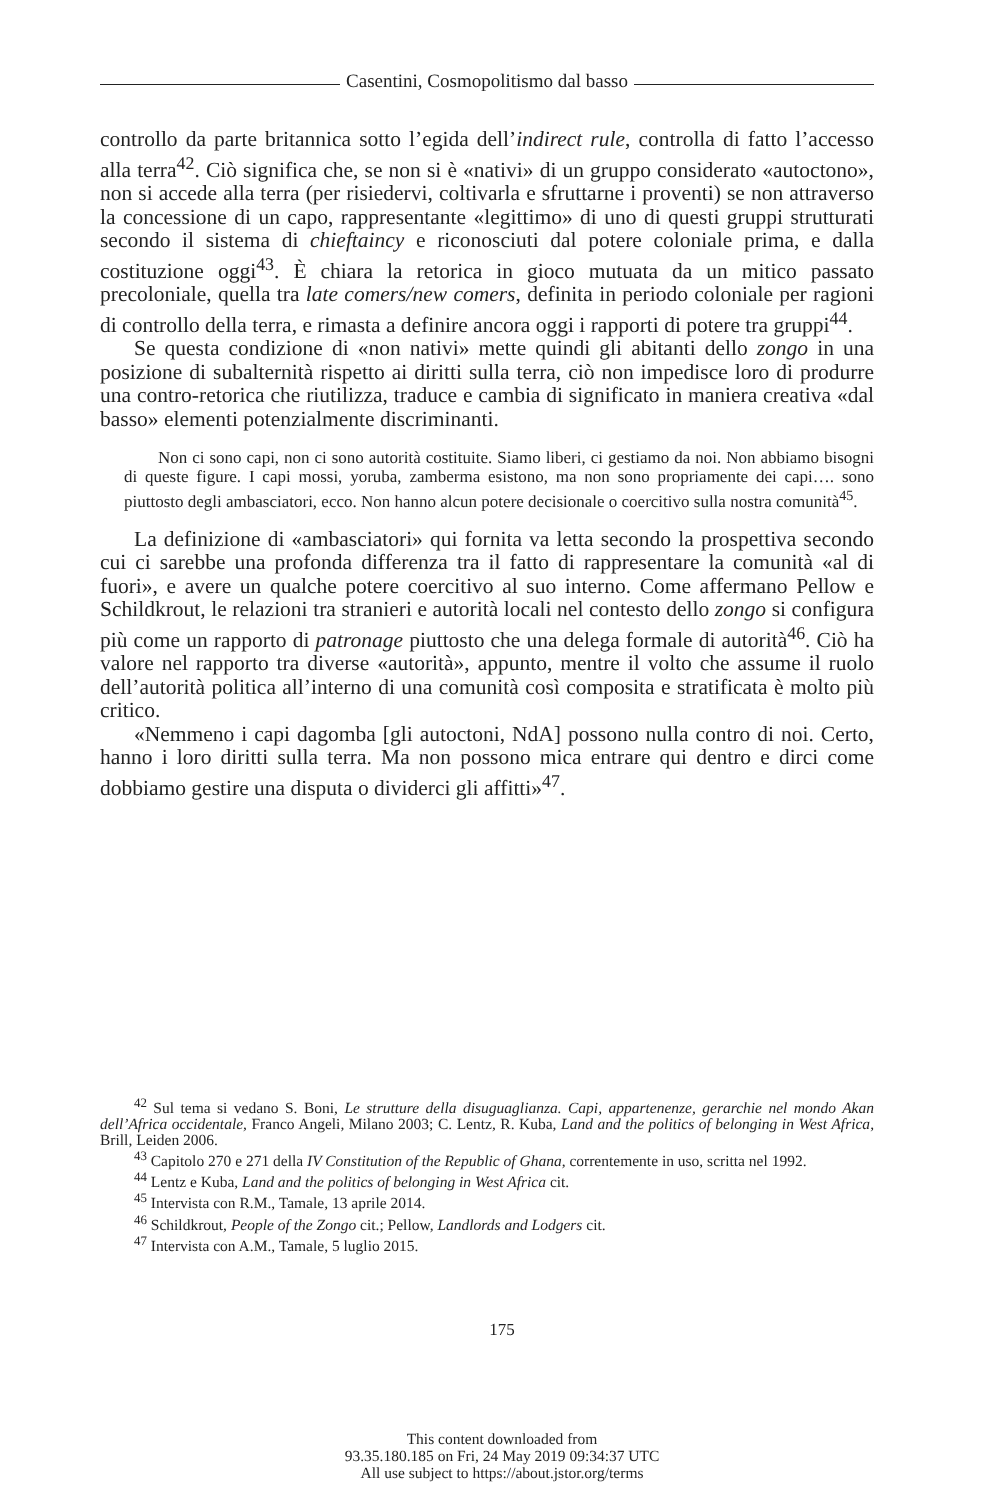Casentini, Cosmopolitismo dal basso
controllo da parte britannica sotto l’egida dell’indirect rule, controlla di fatto l’accesso alla terra<sup>42</sup>. Ciò significa che, se non si è «nativi» di un gruppo considerato «autoctono», non si accede alla terra (per risiedervi, coltivarla e sfruttarne i proventi) se non attraverso la concessione di un capo, rappresentante «legittimo» di uno di questi gruppi strutturati secondo il sistema di chieftaincy e riconosciuti dal potere coloniale prima, e dalla costituzione oggi<sup>43</sup>. È chiara la retorica in gioco mutuata da un mitico passato precoloniale, quella tra late comers/new comers, definita in periodo coloniale per ragioni di controllo della terra, e rimasta a definire ancora oggi i rapporti di potere tra gruppi<sup>44</sup>.
Se questa condizione di «non nativi» mette quindi gli abitanti dello zongo in una posizione di subalternità rispetto ai diritti sulla terra, ciò non impedisce loro di produrre una contro-retorica che riutilizza, traduce e cambia di significato in maniera creativa «dal basso» elementi potenzialmente discriminanti.
Non ci sono capi, non ci sono autorità costituite. Siamo liberi, ci gestiamo da noi. Non abbiamo bisogni di queste figure. I capi mossi, yoruba, zamberma esistono, ma non sono propriamente dei capi…. sono piuttosto degli ambasciatori, ecco. Non hanno alcun potere decisionale o coercitivo sulla nostra comunità<sup>45</sup>.
La definizione di «ambasciatori» qui fornita va letta secondo la prospettiva secondo cui ci sarebbe una profonda differenza tra il fatto di rappresentare la comunità «al di fuori», e avere un qualche potere coercitivo al suo interno. Come affermano Pellow e Schildkrout, le relazioni tra stranieri e autorità locali nel contesto dello zongo si configura più come un rapporto di patronage piuttosto che una delega formale di autorità<sup>46</sup>. Ciò ha valore nel rapporto tra diverse «autorità», appunto, mentre il volto che assume il ruolo dell’autorità politica all’interno di una comunità così composita e stratificata è molto più critico.
«Nemmeno i capi dagomba [gli autoctoni, NdA] possono nulla contro di noi. Certo, hanno i loro diritti sulla terra. Ma non possono mica entrare qui dentro e dirci come dobbiamo gestire una disputa o dividerci gli affitti»<sup>47</sup>.
<sup>42</sup> Sul tema si vedano S. Boni, Le strutture della disuguaglianza. Capi, appartenenze, gerarchie nel mondo Akan dell’Africa occidentale, Franco Angeli, Milano 2003; C. Lentz, R. Kuba, Land and the politics of belonging in West Africa, Brill, Leiden 2006.
<sup>43</sup> Capitolo 270 e 271 della IV Constitution of the Republic of Ghana, correntemente in uso, scritta nel 1992.
<sup>44</sup> Lentz e Kuba, Land and the politics of belonging in West Africa cit.
<sup>45</sup> Intervista con R.M., Tamale, 13 aprile 2014.
<sup>46</sup> Schildkrout, People of the Zongo cit.; Pellow, Landlords and Lodgers cit.
<sup>47</sup> Intervista con A.M., Tamale, 5 luglio 2015.
175
This content downloaded from
93.35.180.185 on Fri, 24 May 2019 09:34:37 UTC
All use subject to https://about.jstor.org/terms